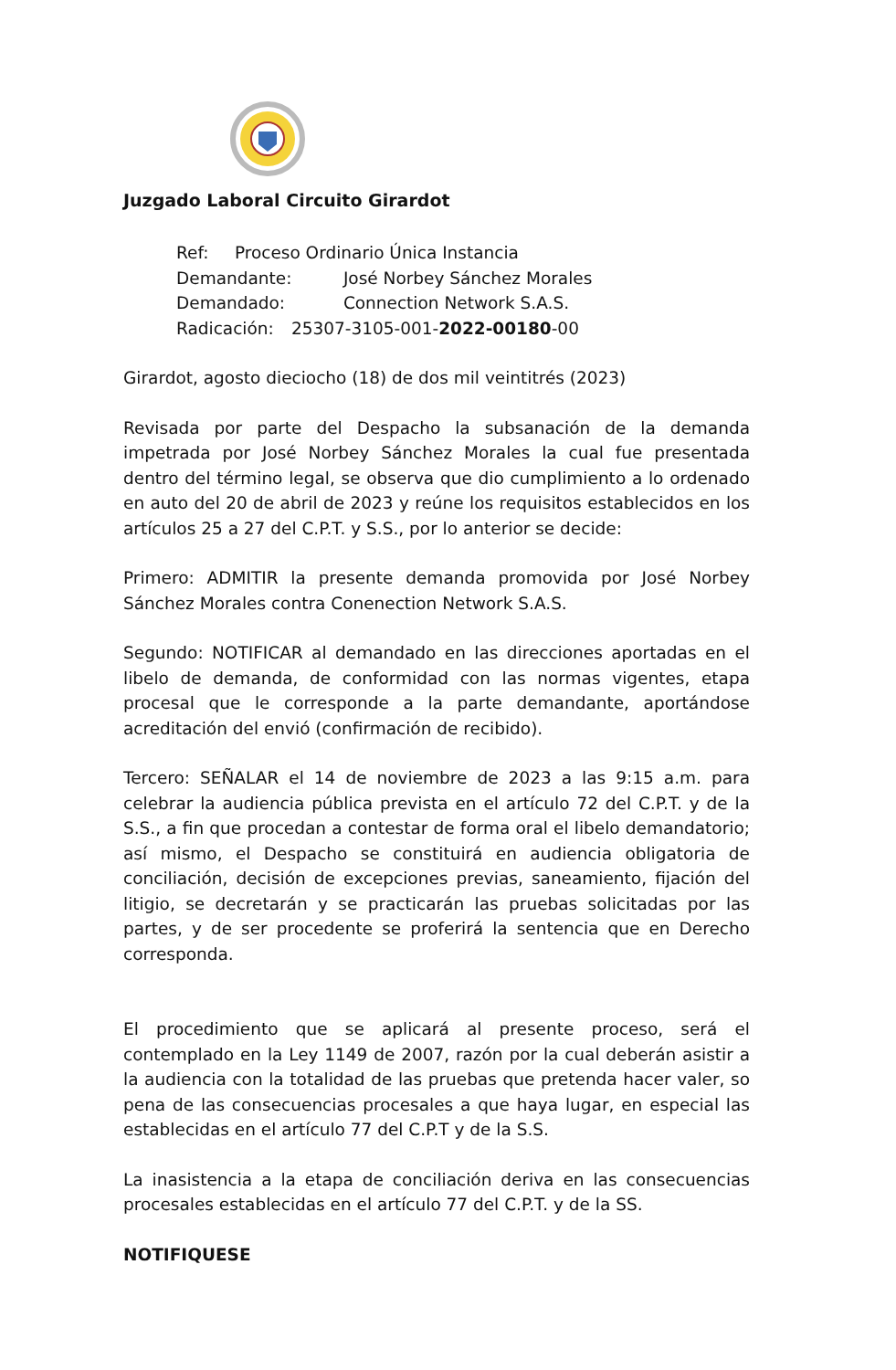Juzgado Laboral Circuito Girardot
Ref: Proceso Ordinario Única Instancia
Demandante: José Norbey Sánchez Morales
Demandado: Connection Network S.A.S.
Radicación: 25307-3105-001-2022-00180-00
Girardot, agosto dieciocho (18) de dos mil veintitrés (2023)
Revisada por parte del Despacho la subsanación de la demanda impetrada por José Norbey Sánchez Morales la cual fue presentada dentro del término legal, se observa que dio cumplimiento a lo ordenado en auto del 20 de abril de 2023 y reúne los requisitos establecidos en los artículos 25 a 27 del C.P.T. y S.S., por lo anterior se decide:
Primero: ADMITIR la presente demanda promovida por José Norbey Sánchez Morales contra Conenection Network S.A.S.
Segundo: NOTIFICAR al demandado en las direcciones aportadas en el libelo de demanda, de conformidad con las normas vigentes, etapa procesal que le corresponde a la parte demandante, aportándose acreditación del envió (confirmación de recibido).
Tercero: SEÑALAR el 14 de noviembre de 2023 a las 9:15 a.m. para celebrar la audiencia pública prevista en el artículo 72 del C.P.T. y de la S.S., a fin que procedan a contestar de forma oral el libelo demandatorio; así mismo, el Despacho se constituirá en audiencia obligatoria de conciliación, decisión de excepciones previas, saneamiento, fijación del litigio, se decretarán y se practicarán las pruebas solicitadas por las partes, y de ser procedente se proferirá la sentencia que en Derecho corresponda.
El procedimiento que se aplicará al presente proceso, será el contemplado en la Ley 1149 de 2007, razón por la cual deberán asistir a la audiencia con la totalidad de las pruebas que pretenda hacer valer, so pena de las consecuencias procesales a que haya lugar, en especial las establecidas en el artículo 77 del C.P.T y de la S.S.
La inasistencia a la etapa de conciliación deriva en las consecuencias procesales establecidas en el artículo 77 del C.P.T. y de la SS.
NOTIFIQUESE